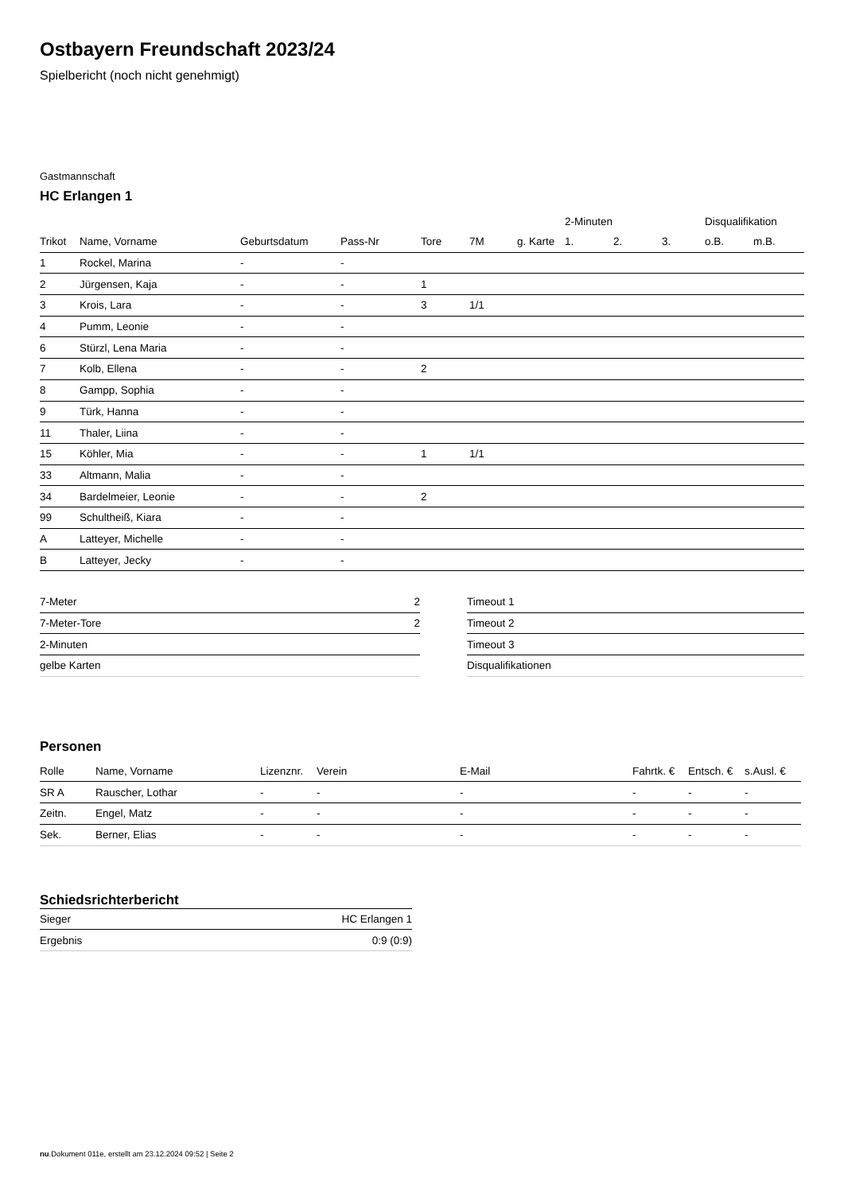Ostbayern Freundschaft 2023/24
Spielbericht (noch nicht genehmigt)
Gastmannschaft
HC Erlangen 1
| | | | | | | | 2-Minuten | | | Disqualifikation | |
| --- | --- | --- | --- | --- | --- | --- | --- | --- | --- | --- | --- |
| Trikot | Name, Vorname | Geburtsdatum | Pass-Nr | Tore | 7M | g. Karte | 1. | 2. | 3. | o.B. | m.B. |
| 1 | Rockel, Marina | - | - | | | | | | | | |
| 2 | Jürgensen, Kaja | - | - | 1 | | | | | | | |
| 3 | Krois, Lara | - | - | 3 | 1/1 | | | | | | |
| 4 | Pumm, Leonie | - | - | | | | | | | | |
| 6 | Stürzl, Lena Maria | - | - | | | | | | | | |
| 7 | Kolb, Ellena | - | - | 2 | | | | | | | |
| 8 | Gampp, Sophia | - | - | | | | | | | | |
| 9 | Türk, Hanna | - | - | | | | | | | | |
| 11 | Thaler, Liina | - | - | | | | | | | | |
| 15 | Köhler, Mia | - | - | 1 | 1/1 | | | | | | |
| 33 | Altmann, Malia | - | - | | | | | | | | |
| 34 | Bardelmeier, Leonie | - | - | 2 | | | | | | | |
| 99 | Schultheiß, Kiara | - | - | | | | | | | | |
| A | Latteyer, Michelle | - | - | | | | | | | | |
| B | Latteyer, Jecky | - | - | | | | | | | | |
| 7-Meter | 2 |
| 7-Meter-Tore | 2 |
| 2-Minuten | |
| gelbe Karten | |
| Timeout 1 |
| Timeout 2 |
| Timeout 3 |
| Disqualifikationen |
Personen
| Rolle | Name, Vorname | Lizenznr. | Verein | E-Mail | Fahrtk. € | Entsch. € | s.Ausl. € |
| --- | --- | --- | --- | --- | --- | --- | --- |
| SR A | Rauscher, Lothar | - | - | - | - | - | - |
| Zeitn. | Engel, Matz | - | - | - | - | - | - |
| Sek. | Berner, Elias | - | - | - | - | - | - |
Schiedsrichterbericht
| Sieger | HC Erlangen 1 |
| Ergebnis | 0:9 (0:9) |
nu.Dokument 011e, erstellt am 23.12.2024 09:52 | Seite 2